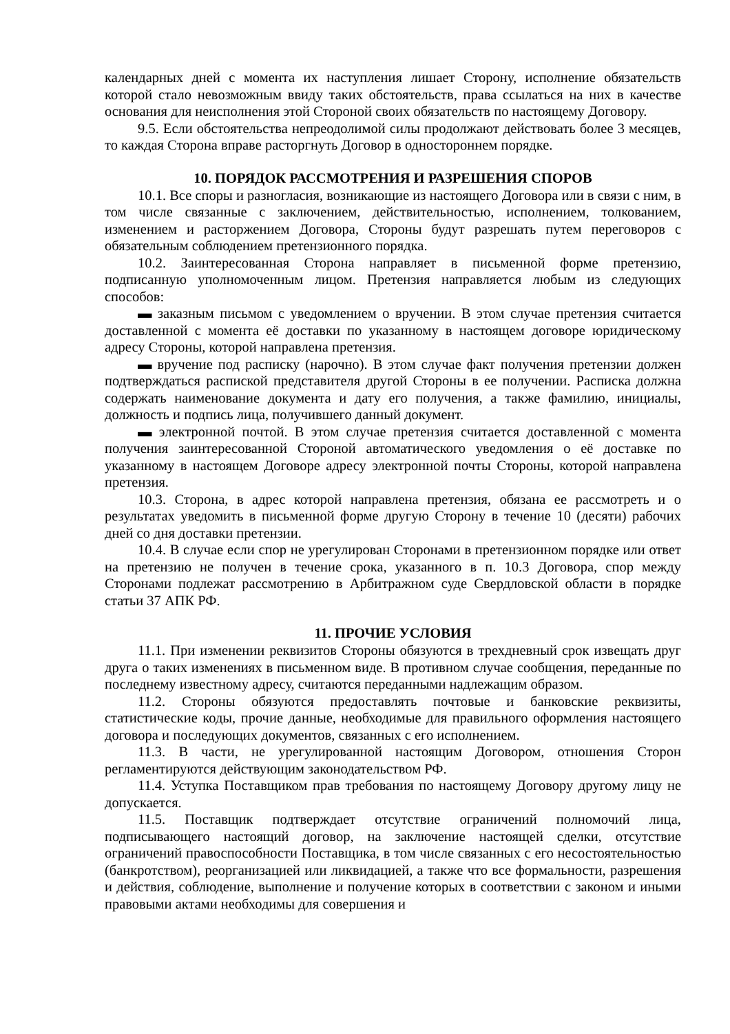календарных дней с момента их наступления лишает Сторону, исполнение обязательств которой стало невозможным ввиду таких обстоятельств, права ссылаться на них в качестве основания для неисполнения этой Стороной своих обязательств по настоящему Договору.
9.5. Если обстоятельства непреодолимой силы продолжают действовать более 3 месяцев, то каждая Сторона вправе расторгнуть Договор в одностороннем порядке.
10. ПОРЯДОК РАССМОТРЕНИЯ И РАЗРЕШЕНИЯ СПОРОВ
10.1. Все споры и разногласия, возникающие из настоящего Договора или в связи с ним, в том числе связанные с заключением, действительностью, исполнением, толкованием, изменением и расторжением Договора, Стороны будут разрешать путем переговоров с обязательным соблюдением претензионного порядка.
10.2. Заинтересованная Сторона направляет в письменной форме претензию, подписанную уполномоченным лицом. Претензия направляется любым из следующих способов:
▬ заказным письмом с уведомлением о вручении. В этом случае претензия считается доставленной с момента её доставки по указанному в настоящем договоре юридическому адресу Стороны, которой направлена претензия.
▬ вручение под расписку (нарочно). В этом случае факт получения претензии должен подтверждаться распиской представителя другой Стороны в ее получении. Расписка должна содержать наименование документа и дату его получения, а также фамилию, инициалы, должность и подпись лица, получившего данный документ.
▬ электронной почтой. В этом случае претензия считается доставленной с момента получения заинтересованной Стороной автоматического уведомления о её доставке по указанному в настоящем Договоре адресу электронной почты Стороны, которой направлена претензия.
10.3. Сторона, в адрес которой направлена претензия, обязана ее рассмотреть и о результатах уведомить в письменной форме другую Сторону в течение 10 (десяти) рабочих дней со дня доставки претензии.
10.4. В случае если спор не урегулирован Сторонами в претензионном порядке или ответ на претензию не получен в течение срока, указанного в п. 10.3 Договора, спор между Сторонами подлежат рассмотрению в Арбитражном суде Свердловской области в порядке статьи 37 АПК РФ.
11. ПРОЧИЕ УСЛОВИЯ
11.1. При изменении реквизитов Стороны обязуются в трехдневный срок извещать друг друга о таких изменениях в письменном виде. В противном случае сообщения, переданные по последнему известному адресу, считаются переданными надлежащим образом.
11.2. Стороны обязуются предоставлять почтовые и банковские реквизиты, статистические коды, прочие данные, необходимые для правильного оформления настоящего договора и последующих документов, связанных с его исполнением.
11.3. В части, не урегулированной настоящим Договором, отношения Сторон регламентируются действующим законодательством РФ.
11.4. Уступка Поставщиком прав требования по настоящему Договору другому лицу не допускается.
11.5. Поставщик подтверждает отсутствие ограничений полномочий лица, подписывающего настоящий договор, на заключение настоящей сделки, отсутствие ограничений правоспособности Поставщика, в том числе связанных с его несостоятельностью (банкротством), реорганизацией или ликвидацией, а также что все формальности, разрешения и действия, соблюдение, выполнение и получение которых в соответствии с законом и иными правовыми актами необходимы для совершения и